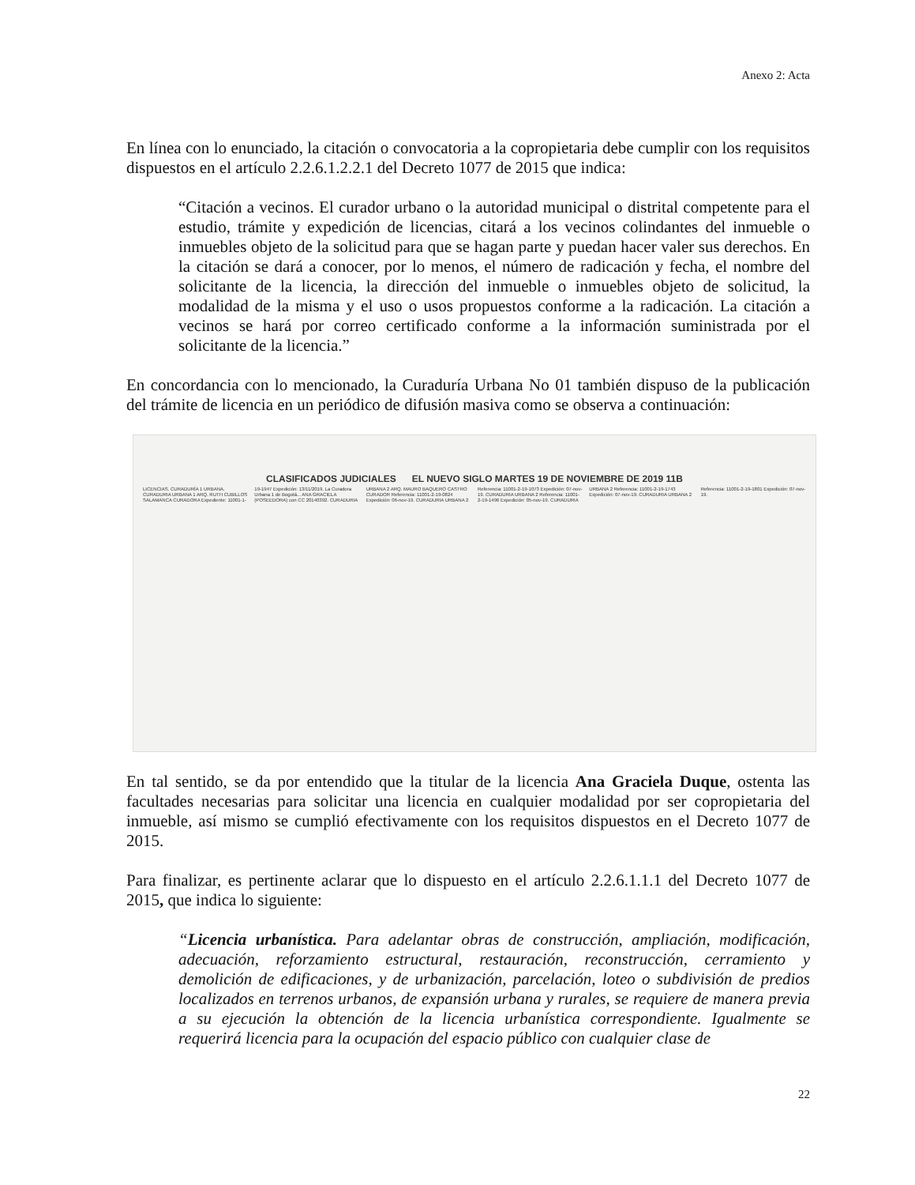Anexo 2: Acta
En línea con lo enunciado, la citación o convocatoria a la copropietaria debe cumplir con los requisitos dispuestos en el artículo 2.2.6.1.2.2.1 del Decreto 1077 de 2015 que indica:
“Citación a vecinos. El curador urbano o la autoridad municipal o distrital competente para el estudio, trámite y expedición de licencias, citará a los vecinos colindantes del inmueble o inmuebles objeto de la solicitud para que se hagan parte y puedan hacer valer sus derechos. En la citación se dará a conocer, por lo menos, el número de radicación y fecha, el nombre del solicitante de la licencia, la dirección del inmueble o inmuebles objeto de solicitud, la modalidad de la misma y el uso o usos propuestos conforme a la radicación. La citación a vecinos se hará por correo certificado conforme a la información suministrada por el solicitante de la licencia.”
En concordancia con lo mencionado, la Curaduría Urbana No 01 también dispuso de la publicación del trámite de licencia en un periódico de difusión masiva como se observa a continuación:
CLASIFICADOS JUDICIALES EL NUEVO SIGLO MARTES 19 DE NOVIEMBRE DE 2019 11B
LICENCIAS. CURADURÍA 1 URBANA. CURADURIA URBANA 1 ARQ. RUTH CUBILLOS SALAMANCA CURADORA Expediente: 11001-1-19-1947 Expedición: 13/11/2019. La Curadora Urbana 1 de Bogotá... ANA GRACIELA (POSEEDORA) con CC 20140392. CURADURIA URBANA 2 ARQ. MAURO BAQUERO CASTRO CURADOR Referencia: 11001-2-19-0824 Expedición: 06-nov-19. CURADURIA URBANA 2 Referencia: 11001-2-19-1073 Expedición: 07-nov-19. CURADURIA URBANA 2 Referencia: 11001-2-19-1496 Expedición: 05-nov-19. CURADURIA URBANA 2 Referencia: 11001-2-19-1743 Expedición: 07-nov-19. CURADURIA URBANA 2 Referencia: 11001-2-19-1801 Expedición: 07-nov-19.
En tal sentido, se da por entendido que la titular de la licencia Ana Graciela Duque, ostenta las facultades necesarias para solicitar una licencia en cualquier modalidad por ser copropietaria del inmueble, así mismo se cumplió efectivamente con los requisitos dispuestos en el Decreto 1077 de 2015.
Para finalizar, es pertinente aclarar que lo dispuesto en el artículo 2.2.6.1.1.1 del Decreto 1077 de 2015, que indica lo siguiente:
“Licencia urbanística. Para adelantar obras de construcción, ampliación, modificación, adecuación, reforzamiento estructural, restauración, reconstrucción, cerramiento y demolición de edificaciones, y de urbanización, parcelación, loteo o subdivisión de predios localizados en terrenos urbanos, de expansión urbana y rurales, se requiere de manera previa a su ejecución la obtención de la licencia urbanística correspondiente. Igualmente se requerirá licencia para la ocupación del espacio público con cualquier clase de
22